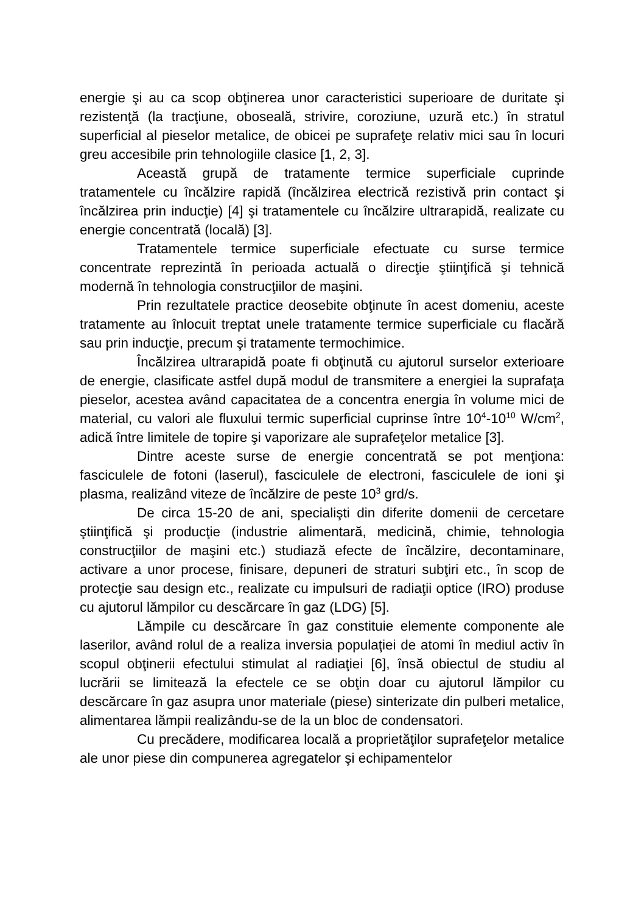energie şi au ca scop obţinerea unor caracteristici superioare de duritate şi rezistenţă (la tracţiune, oboseală, strivire, coroziune, uzură etc.) în stratul superficial al pieselor metalice, de obicei pe suprafeţe relativ mici sau în locuri greu accesibile prin tehnologiile clasice [1, 2, 3].
Această grupă de tratamente termice superficiale cuprinde tratamentele cu încălzire rapidă (încălzirea electrică rezistivă prin contact şi încălzirea prin inducţie) [4] şi tratamentele cu încălzire ultrarapidă, realizate cu energie concentrată (locală) [3].
Tratamentele termice superficiale efectuate cu surse termice concentrate reprezintă în perioada actuală o direcţie ştiinţifică şi tehnică modernă în tehnologia construcţiilor de maşini.
Prin rezultatele practice deosebite obţinute în acest domeniu, aceste tratamente au înlocuit treptat unele tratamente termice superficiale cu flacără sau prin inducţie, precum şi tratamente termochimice.
Încălzirea ultrarapidă poate fi obţinută cu ajutorul surselor exterioare de energie, clasificate astfel după modul de transmitere a energiei la suprafaţa pieselor, acestea având capacitatea de a concentra energia în volume mici de material, cu valori ale fluxului termic superficial cuprinse între 10<sup>4</sup>-10<sup>10</sup> W/cm<sup>2</sup>, adică între limitele de topire şi vaporizare ale suprafeţelor metalice [3].
Dintre aceste surse de energie concentrată se pot menţiona: fasciculele de fotoni (laserul), fasciculele de electroni, fasciculele de ioni şi plasma, realizând viteze de încălzire de peste 10<sup>3</sup> grd/s.
De circa 15-20 de ani, specialişti din diferite domenii de cercetare ştiinţifică şi producţie (industrie alimentară, medicină, chimie, tehnologia construcţiilor de maşini etc.) studiază efecte de încălzire, decontaminare, activare a unor procese, finisare, depuneri de straturi subţiri etc., în scop de protecţie sau design etc., realizate cu impulsuri de radiaţii optice (IRO) produse cu ajutorul lămpilor cu descărcare în gaz (LDG) [5].
Lămpile cu descărcare în gaz constituie elemente componente ale laserilor, având rolul de a realiza inversia populaţiei de atomi în mediul activ în scopul obţinerii efectului stimulat al radiaţiei [6], însă obiectul de studiu al lucrării se limitează la efectele ce se obţin doar cu ajutorul lămpilor cu descărcare în gaz asupra unor materiale (piese) sinterizate din pulberi metalice, alimentarea lămpii realizându-se de la un bloc de condensatori.
Cu precădere, modificarea locală a proprietăţilor suprafeţelor metalice ale unor piese din compunerea agregatelor şi echipamentelor